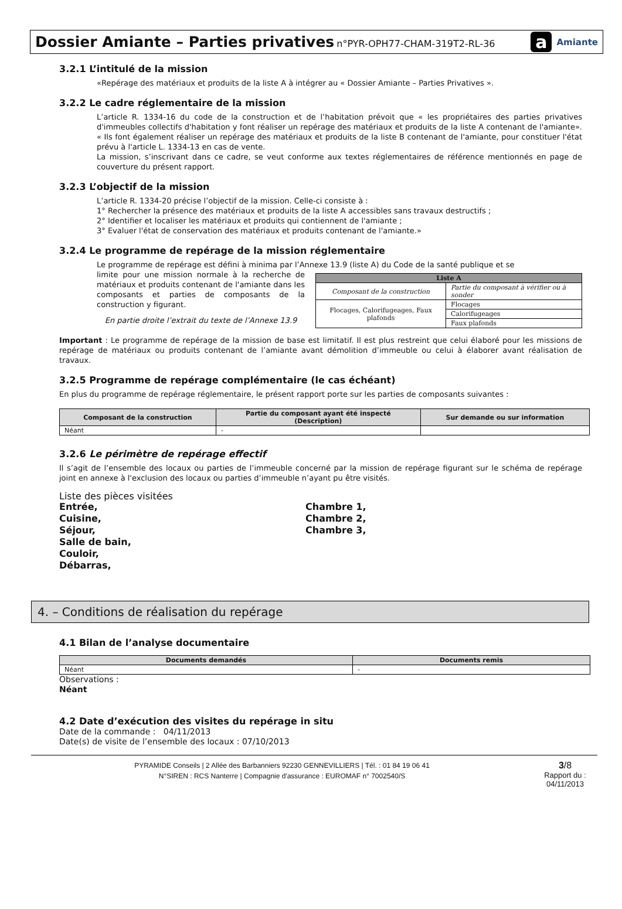Dossier Amiante – Parties privatives n°PYR-OPH77-CHAM-319T2-RL-36
a Amiante
3.2.1 L’intitulé de la mission
«Repérage des matériaux et produits de la liste A à intégrer au « Dossier Amiante – Parties Privatives ».
3.2.2 Le cadre réglementaire de la mission
L’article R. 1334-16 du code de la construction et de l’habitation prévoit que « les propriétaires des parties privatives d'immeubles collectifs d'habitation y font réaliser un repérage des matériaux et produits de la liste A contenant de l'amiante». « Ils font également réaliser un repérage des matériaux et produits de la liste B contenant de l'amiante, pour constituer l'état prévu à l'article L. 1334-13 en cas de vente.
La mission, s’inscrivant dans ce cadre, se veut conforme aux textes réglementaires de référence mentionnés en page de couverture du présent rapport.
3.2.3 L’objectif de la mission
L’article R. 1334-20 précise l’objectif de la mission. Celle-ci consiste à :
1° Rechercher la présence des matériaux et produits de la liste A accessibles sans travaux destructifs ;
2° Identifier et localiser les matériaux et produits qui contiennent de l'amiante ;
3° Evaluer l'état de conservation des matériaux et produits contenant de l'amiante.»
3.2.4 Le programme de repérage de la mission réglementaire
Le programme de repérage est défini à minima par l’Annexe 13.9 (liste A) du Code de la santé publique et se
limite pour une mission normale à la recherche de matériaux et produits contenant de l'amiante dans les composants et parties de composants de la construction y figurant.
En partie droite l’extrait du texte de l’Annexe 13.9
| Liste A | |
| --- | --- |
| Composant de la construction | Partie du composant à vérifier ou à sonder |
| Flocages, Calorifugeages, Faux plafonds | Flocages |
| | Calorifugeages |
| | Faux plafonds |
Important : Le programme de repérage de la mission de base est limitatif. Il est plus restreint que celui élaboré pour les missions de repérage de matériaux ou produits contenant de l’amiante avant démolition d’immeuble ou celui à élaborer avant réalisation de travaux.
3.2.5 Programme de repérage complémentaire (le cas échéant)
En plus du programme de repérage réglementaire, le présent rapport porte sur les parties de composants suivantes :
| Composant de la construction | Partie du composant ayant été inspecté (Description) | Sur demande ou sur information |
| --- | --- | --- |
| Néant | - | |
3.2.6 Le périmètre de repérage effectif
Il s’agit de l’ensemble des locaux ou parties de l’immeuble concerné par la mission de repérage figurant sur le schéma de repérage joint en annexe à l'exclusion des locaux ou parties d’immeuble n’ayant pu être visités.
Liste des pièces visitées
Entrée,
Cuisine,
Séjour,
Salle de bain,
Couloir,
Débarras,
Chambre 1,
Chambre 2,
Chambre 3,
4. – Conditions de réalisation du repérage
4.1 Bilan de l’analyse documentaire
| Documents demandés | Documents remis |
| --- | --- |
| Néant | - |
Observations :
Néant
4.2 Date d’exécution des visites du repérage in situ
Date de la commande : 04/11/2013
Date(s) de visite de l’ensemble des locaux : 07/10/2013
PYRAMIDE Conseils | 2 Allée des Barbanniers 92230 GENNEVILLIERS | Tél. : 01 84 19 06 41
N°SIREN : RCS Nanterre | Compagnie d'assurance : EUROMAF n° 7002540/S
3/8
Rapport du :
04/11/2013